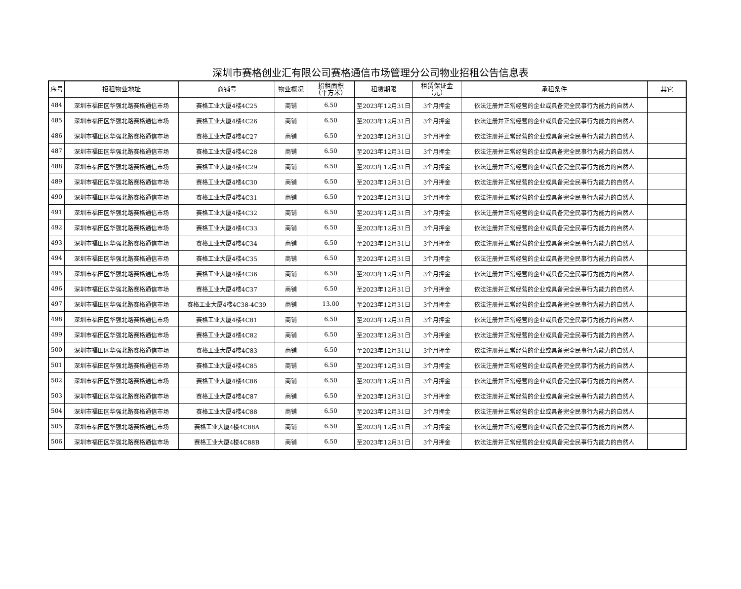深圳市赛格创业汇有限公司赛格通信市场管理分公司物业招租公告信息表
| 序号 | 招租物业地址 | 商铺号 | 物业概况 | 招租面积 （平方米） | 租赁期限 | 租赁保证金 （元） | 承租条件 | 其它 |
| --- | --- | --- | --- | --- | --- | --- | --- | --- |
| 484 | 深圳市福田区华强北路赛格通信市场 | 赛格工业大厦4楼4C25 | 商铺 | 6.50 | 至2023年12月31日 | 3个月押金 | 依法注册并正常经营的企业或具备完全民事行为能力的自然人 | |
| 485 | 深圳市福田区华强北路赛格通信市场 | 赛格工业大厦4楼4C26 | 商铺 | 6.50 | 至2023年12月31日 | 3个月押金 | 依法注册并正常经营的企业或具备完全民事行为能力的自然人 | |
| 486 | 深圳市福田区华强北路赛格通信市场 | 赛格工业大厦4楼4C27 | 商铺 | 6.50 | 至2023年12月31日 | 3个月押金 | 依法注册并正常经营的企业或具备完全民事行为能力的自然人 | |
| 487 | 深圳市福田区华强北路赛格通信市场 | 赛格工业大厦4楼4C28 | 商铺 | 6.50 | 至2023年12月31日 | 3个月押金 | 依法注册并正常经营的企业或具备完全民事行为能力的自然人 | |
| 488 | 深圳市福田区华强北路赛格通信市场 | 赛格工业大厦4楼4C29 | 商铺 | 6.50 | 至2023年12月31日 | 3个月押金 | 依法注册并正常经营的企业或具备完全民事行为能力的自然人 | |
| 489 | 深圳市福田区华强北路赛格通信市场 | 赛格工业大厦4楼4C30 | 商铺 | 6.50 | 至2023年12月31日 | 3个月押金 | 依法注册并正常经营的企业或具备完全民事行为能力的自然人 | |
| 490 | 深圳市福田区华强北路赛格通信市场 | 赛格工业大厦4楼4C31 | 商铺 | 6.50 | 至2023年12月31日 | 3个月押金 | 依法注册并正常经营的企业或具备完全民事行为能力的自然人 | |
| 491 | 深圳市福田区华强北路赛格通信市场 | 赛格工业大厦4楼4C32 | 商铺 | 6.50 | 至2023年12月31日 | 3个月押金 | 依法注册并正常经营的企业或具备完全民事行为能力的自然人 | |
| 492 | 深圳市福田区华强北路赛格通信市场 | 赛格工业大厦4楼4C33 | 商铺 | 6.50 | 至2023年12月31日 | 3个月押金 | 依法注册并正常经营的企业或具备完全民事行为能力的自然人 | |
| 493 | 深圳市福田区华强北路赛格通信市场 | 赛格工业大厦4楼4C34 | 商铺 | 6.50 | 至2023年12月31日 | 3个月押金 | 依法注册并正常经营的企业或具备完全民事行为能力的自然人 | |
| 494 | 深圳市福田区华强北路赛格通信市场 | 赛格工业大厦4楼4C35 | 商铺 | 6.50 | 至2023年12月31日 | 3个月押金 | 依法注册并正常经营的企业或具备完全民事行为能力的自然人 | |
| 495 | 深圳市福田区华强北路赛格通信市场 | 赛格工业大厦4楼4C36 | 商铺 | 6.50 | 至2023年12月31日 | 3个月押金 | 依法注册并正常经营的企业或具备完全民事行为能力的自然人 | |
| 496 | 深圳市福田区华强北路赛格通信市场 | 赛格工业大厦4楼4C37 | 商铺 | 6.50 | 至2023年12月31日 | 3个月押金 | 依法注册并正常经营的企业或具备完全民事行为能力的自然人 | |
| 497 | 深圳市福田区华强北路赛格通信市场 | 赛格工业大厦4楼4C38-4C39 | 商铺 | 13.00 | 至2023年12月31日 | 3个月押金 | 依法注册并正常经营的企业或具备完全民事行为能力的自然人 | |
| 498 | 深圳市福田区华强北路赛格通信市场 | 赛格工业大厦4楼4C81 | 商铺 | 6.50 | 至2023年12月31日 | 3个月押金 | 依法注册并正常经营的企业或具备完全民事行为能力的自然人 | |
| 499 | 深圳市福田区华强北路赛格通信市场 | 赛格工业大厦4楼4C82 | 商铺 | 6.50 | 至2023年12月31日 | 3个月押金 | 依法注册并正常经营的企业或具备完全民事行为能力的自然人 | |
| 500 | 深圳市福田区华强北路赛格通信市场 | 赛格工业大厦4楼4C83 | 商铺 | 6.50 | 至2023年12月31日 | 3个月押金 | 依法注册并正常经营的企业或具备完全民事行为能力的自然人 | |
| 501 | 深圳市福田区华强北路赛格通信市场 | 赛格工业大厦4楼4C85 | 商铺 | 6.50 | 至2023年12月31日 | 3个月押金 | 依法注册并正常经营的企业或具备完全民事行为能力的自然人 | |
| 502 | 深圳市福田区华强北路赛格通信市场 | 赛格工业大厦4楼4C86 | 商铺 | 6.50 | 至2023年12月31日 | 3个月押金 | 依法注册并正常经营的企业或具备完全民事行为能力的自然人 | |
| 503 | 深圳市福田区华强北路赛格通信市场 | 赛格工业大厦4楼4C87 | 商铺 | 6.50 | 至2023年12月31日 | 3个月押金 | 依法注册并正常经营的企业或具备完全民事行为能力的自然人 | |
| 504 | 深圳市福田区华强北路赛格通信市场 | 赛格工业大厦4楼4C88 | 商铺 | 6.50 | 至2023年12月31日 | 3个月押金 | 依法注册并正常经营的企业或具备完全民事行为能力的自然人 | |
| 505 | 深圳市福田区华强北路赛格通信市场 | 赛格工业大厦4楼4C88A | 商铺 | 6.50 | 至2023年12月31日 | 3个月押金 | 依法注册并正常经营的企业或具备完全民事行为能力的自然人 | |
| 506 | 深圳市福田区华强北路赛格通信市场 | 赛格工业大厦4楼4C88B | 商铺 | 6.50 | 至2023年12月31日 | 3个月押金 | 依法注册并正常经营的企业或具备完全民事行为能力的自然人 | |